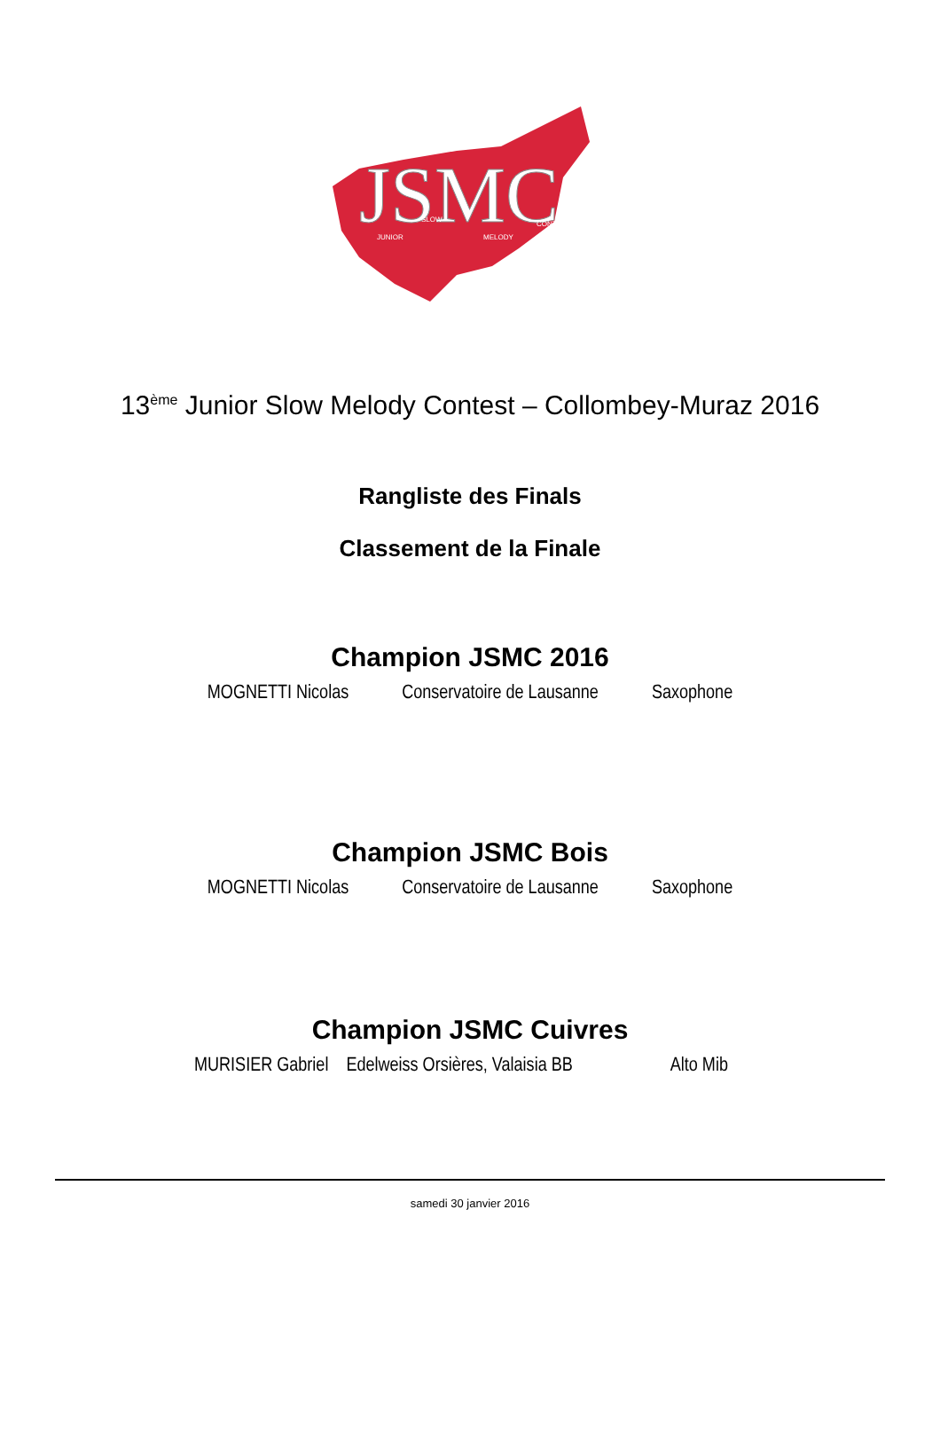JSMC
JUNIOR
SLOW
MELODY
CONTEST
13<sup>ème</sup> Junior Slow Melody Contest – Collombey-Muraz 2016
Rangliste des Finals
Classement de la Finale
Champion JSMC 2016
| MOGNETTI Nicolas | Conservatoire de Lausanne | Saxophone |
Champion JSMC Bois
| MOGNETTI Nicolas | Conservatoire de Lausanne | Saxophone |
Champion JSMC Cuivres
| MURISIER Gabriel | Edelweiss Orsières, Valaisia BB | Alto Mib |
samedi 30 janvier 2016